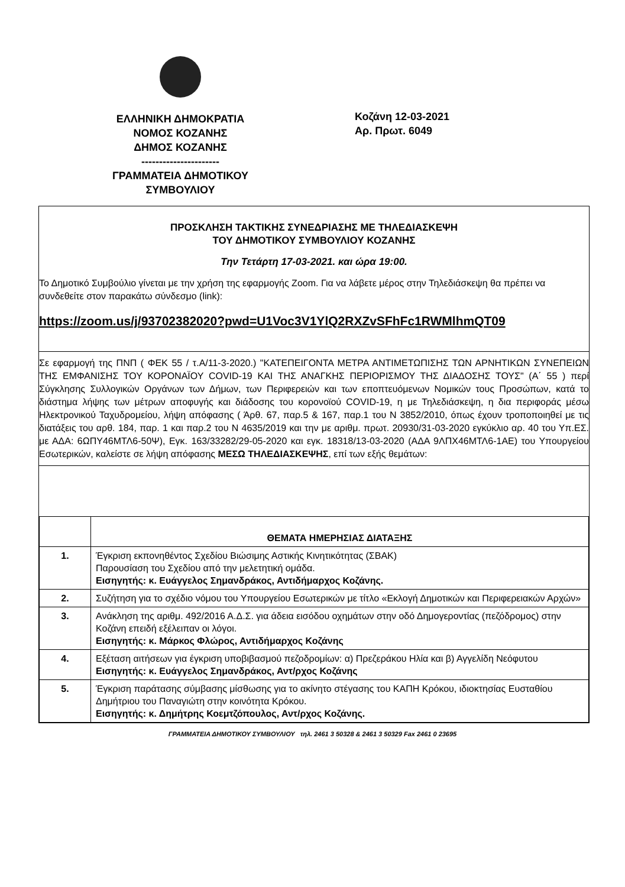ΕΛΛΗΝΙΚΗ ΔΗΜΟΚΡΑΤΙΑ
ΝΟΜΟΣ ΚΟΖΑΝΗΣ
ΔΗΜΟΣ ΚΟΖΑΝΗΣ
----------------------
ΓΡΑΜΜΑΤΕΙΑ ΔΗΜΟΤΙΚΟΥ
ΣΥΜΒΟΥΛΙΟΥ
Κοζάνη 12-03-2021
Αρ. Πρωτ. 6049
ΠΡΟΣΚΛΗΣΗ ΤΑΚΤΙΚΗΣ ΣΥΝΕΔΡΙΑΣΗΣ ΜΕ ΤΗΛΕΔΙΑΣΚΕΨΗ
ΤΟΥ ΔΗΜΟΤΙΚΟΥ ΣΥΜΒΟΥΛΙΟΥ ΚΟΖΑΝΗΣ
Την Τετάρτη 17-03-2021. και ώρα 19:00.
Το Δημοτικό Συμβούλιο γίνεται με την χρήση της εφαρμογής Zoom. Για να λάβετε μέρος στην Τηλεδιάσκεψη θα πρέπει να συνδεθείτε στον παρακάτω σύνδεσμο (link):
https://zoom.us/j/93702382020?pwd=U1Voc3V1YlQ2RXZvSFhFc1RWMlhmQT09
Σε εφαρμογή της ΠΝΠ ( ΦΕΚ 55 / τ.Α/11-3-2020.) "ΚΑΤΕΠΕΙΓΟΝΤΑ ΜΕΤΡΑ ΑΝΤΙΜΕΤΩΠΙΣΗΣ ΤΩΝ ΑΡΝΗΤΙΚΩΝ ΣΥΝΕΠΕΙΩΝ ΤΗΣ ΕΜΦΑΝΙΣΗΣ ΤΟΥ ΚΟΡΟΝΑΪΟΥ COVID-19 ΚΑΙ ΤΗΣ ΑΝΑΓΚΗΣ ΠΕΡΙΟΡΙΣΜΟΥ ΤΗΣ ΔΙΑΔΟΣΗΣ ΤΟΥΣ" (Α΄ 55 ) περί Σύγκλησης Συλλογικών Οργάνων των Δήμων, των Περιφερειών και των εποπτευόμενων Νομικών τους Προσώπων, κατά το διάστημα λήψης των μέτρων αποφυγής και διάδοσης του κορονοϊού COVID-19, η με Τηλεδιάσκεψη, η δια περιφοράς μέσω Ηλεκτρονικού Ταχυδρομείου, λήψη απόφασης ( Άρθ. 67, παρ.5 & 167, παρ.1 του Ν 3852/2010, όπως έχουν τροποποιηθεί με τις διατάξεις του αρθ. 184, παρ. 1 και παρ.2 του Ν 4635/2019 και την με αριθμ. πρωτ. 20930/31-03-2020 εγκύκλιο αρ. 40 του Υπ.ΕΣ. με ΑΔΑ: 6ΩΠΥ46ΜΤΛ6-50Ψ), Εγκ. 163/33282/29-05-2020 και εγκ. 18318/13-03-2020 (ΑΔΑ 9ΛΠΧ46ΜΤΛ6-1ΑΕ) του Υπουργείου Εσωτερικών, καλείστε σε λήψη απόφασης ΜΕΣΩ ΤΗΛΕΔΙΑΣΚΕΨΗΣ, επί των εξής θεμάτων:
| | ΘΕΜΑΤΑ ΗΜΕΡΗΣΙΑΣ ΔΙΑΤΑΞΗΣ |
| --- | --- |
| 1. | Έγκριση εκπονηθέντος Σχεδίου Βιώσιμης Αστικής Κινητικότητας (ΣΒΑΚ) Παρουσίαση του Σχεδίου από την μελετητική ομάδα. Εισηγητής: κ. Ευάγγελος Σημανδράκος, Αντιδήμαρχος Κοζάνης. |
| 2. | Συζήτηση για το σχέδιο νόμου του Υπουργείου Εσωτερικών με τίτλο «Εκλογή Δημοτικών και Περιφερειακών Αρχών» |
| 3. | Ανάκληση της αριθμ. 492/2016 Α.Δ.Σ. για άδεια εισόδου οχημάτων στην οδό Δημογεροντίας (πεζόδρομος) στην Κοζάνη επειδή εξέλειπαν οι λόγοι. Εισηγητής: κ. Μάρκος Φλώρος, Αντιδήμαρχος Κοζάνης |
| 4. | Εξέταση αιτήσεων για έγκριση υποβιβασμού πεζοδρομίων: α) Πρεζεράκου Ηλία και β) Αγγελίδη Νεόφυτου Εισηγητής: κ. Ευάγγελος Σημανδράκος, Αντ/ρχος Κοζάνης |
| 5. | Έγκριση παράτασης σύμβασης μίσθωσης για το ακίνητο στέγασης του ΚΑΠΗ Κρόκου, ιδιοκτησίας Ευσταθίου Δημήτριου του Παναγιώτη στην κοινότητα Κρόκου. Εισηγητής: κ. Δημήτρης Κοεμτζόπουλος, Αντ/ρχος Κοζάνης. |
ΓΡΑΜΜΑΤΕΙΑ ΔΗΜΟΤΙΚΟΥ ΣΥΜΒΟΥΛΙΟΥ τηλ. 2461 3 50328 & 2461 3 50329 Fax 2461 0 23695